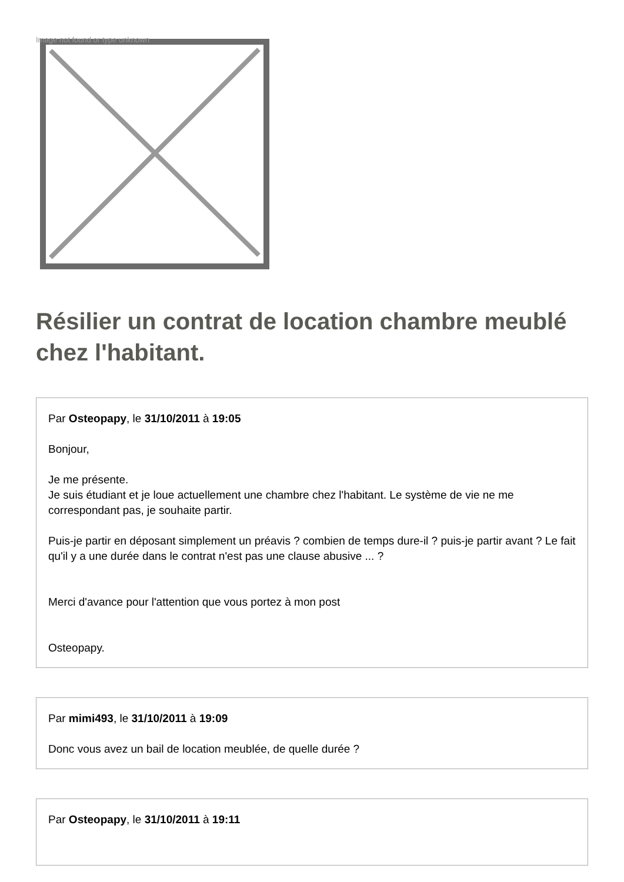Image not found or type unknown
Résilier un contrat de location chambre meublé chez l'habitant.
Par Osteopapy, le 31/10/2011 à 19:05
Bonjour,
Je me présente.
Je suis étudiant et je loue actuellement une chambre chez l'habitant. Le système de vie ne me correspondant pas, je souhaite partir.
Puis-je partir en déposant simplement un préavis ? combien de temps dure-il ? puis-je partir avant ? Le fait qu'il y a une durée dans le contrat n'est pas une clause abusive ... ?
Merci d'avance pour l'attention que vous portez à mon post
Osteopapy.
Par mimi493, le 31/10/2011 à 19:09
Donc vous avez un bail de location meublée, de quelle durée ?
Par Osteopapy, le 31/10/2011 à 19:11